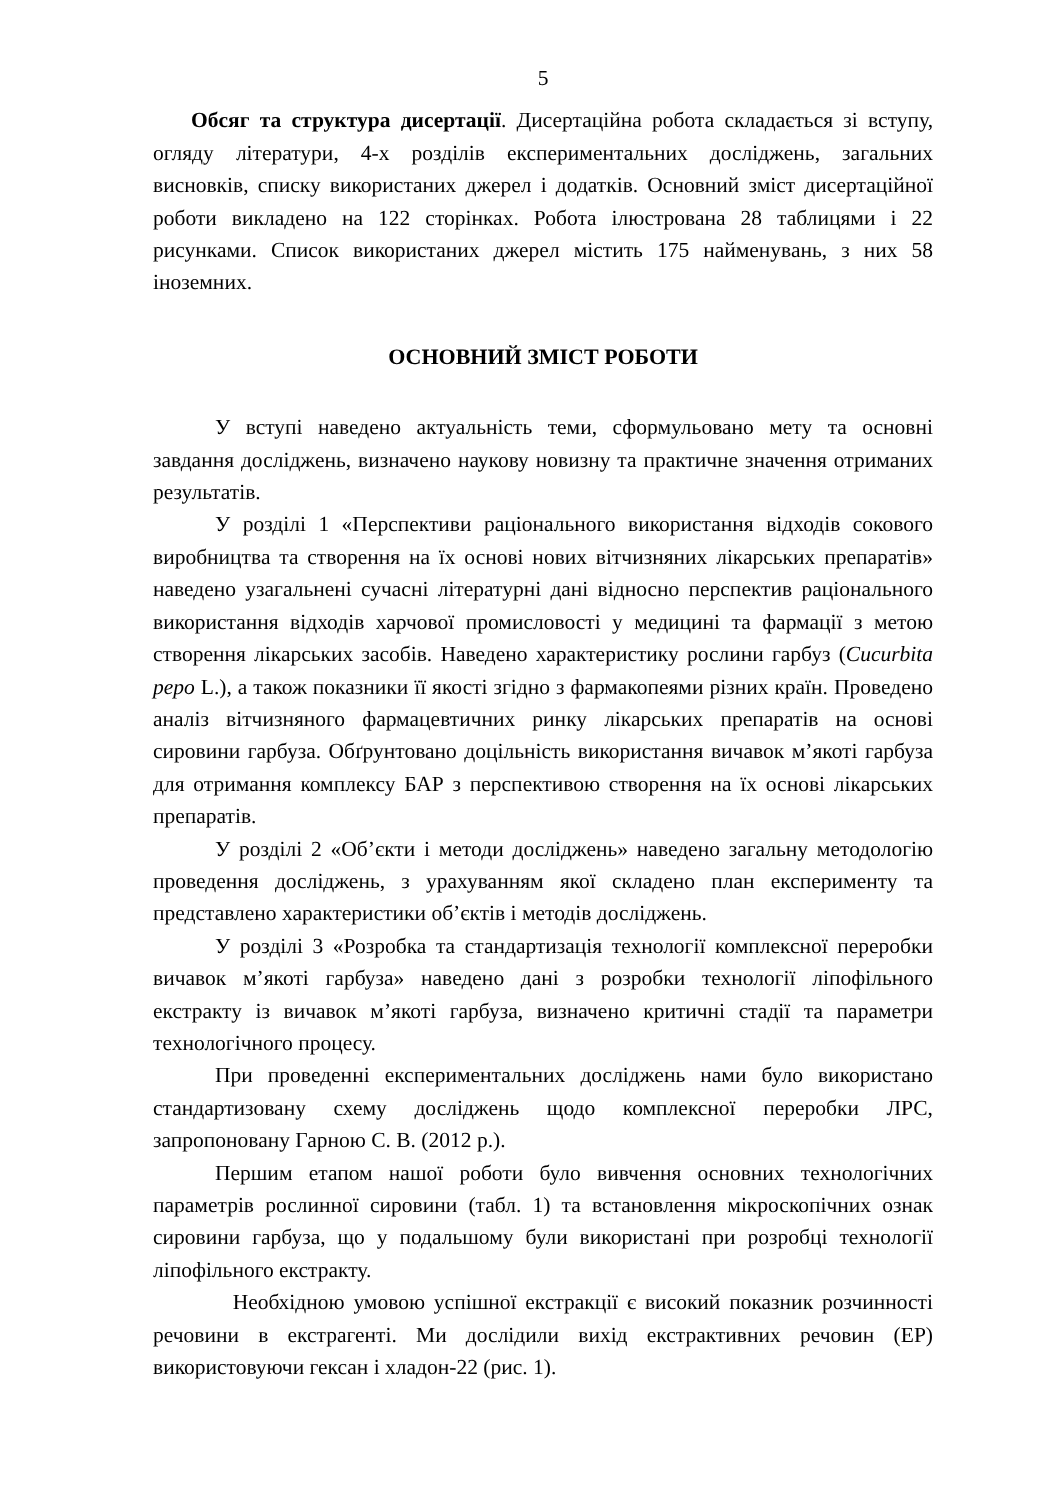5
Обсяг та структура дисертації. Дисертаційна робота складається зі вступу, огляду літератури, 4-х розділів експериментальних досліджень, загальних висновків, списку використаних джерел і додатків. Основний зміст дисертаційної роботи викладено на 122 сторінках. Робота ілюстрована 28 таблицями і 22 рисунками. Список використаних джерел містить 175 найменувань, з них 58 іноземних.
ОСНОВНИЙ ЗМІСТ РОБОТИ
У вступі наведено актуальність теми, сформульовано мету та основні завдання досліджень, визначено наукову новизну та практичне значення отриманих результатів.
У розділі 1 «Перспективи раціонального використання відходів сокового виробництва та створення на їх основі нових вітчизняних лікарських препаратів» наведено узагальнені сучасні літературні дані відносно перспектив раціонального використання відходів харчової промисловості у медицині та фармації з метою створення лікарських засобів. Наведено характеристику рослини гарбуз (Cucurbita pepo L.), а також показники її якості згідно з фармакопеями різних країн. Проведено аналіз вітчизняного фармацевтичних ринку лікарських препаратів на основі сировини гарбуза. Обґрунтовано доцільність використання вичавок м’якоті гарбуза для отримання комплексу БАР з перспективою створення на їх основі лікарських препаратів.
У розділі 2 «Об’єкти і методи досліджень» наведено загальну методологію проведення досліджень, з урахуванням якої складено план експерименту та представлено характеристики об’єктів і методів досліджень.
У розділі 3 «Розробка та стандартизація технології комплексної переробки вичавок м’якоті гарбуза» наведено дані з розробки технології ліпофільного екстракту із вичавок м’якоті гарбуза, визначено критичні стадії та параметри технологічного процесу.
При проведенні експериментальних досліджень нами було використано стандартизовану схему досліджень щодо комплексної переробки ЛРС, запропоновану Гарною С. В. (2012 р.).
Першим етапом нашої роботи було вивчення основних технологічних параметрів рослинної сировини (табл. 1) та встановлення мікроскопічних ознак сировини гарбуза, що у подальшому були використані при розробці технології ліпофільного екстракту.
Необхідною умовою успішної екстракції є високий показник розчинності речовини в екстрагенті. Ми дослідили вихід екстрактивних речовин (ЕР) використовуючи гексан і хладон-22 (рис. 1).